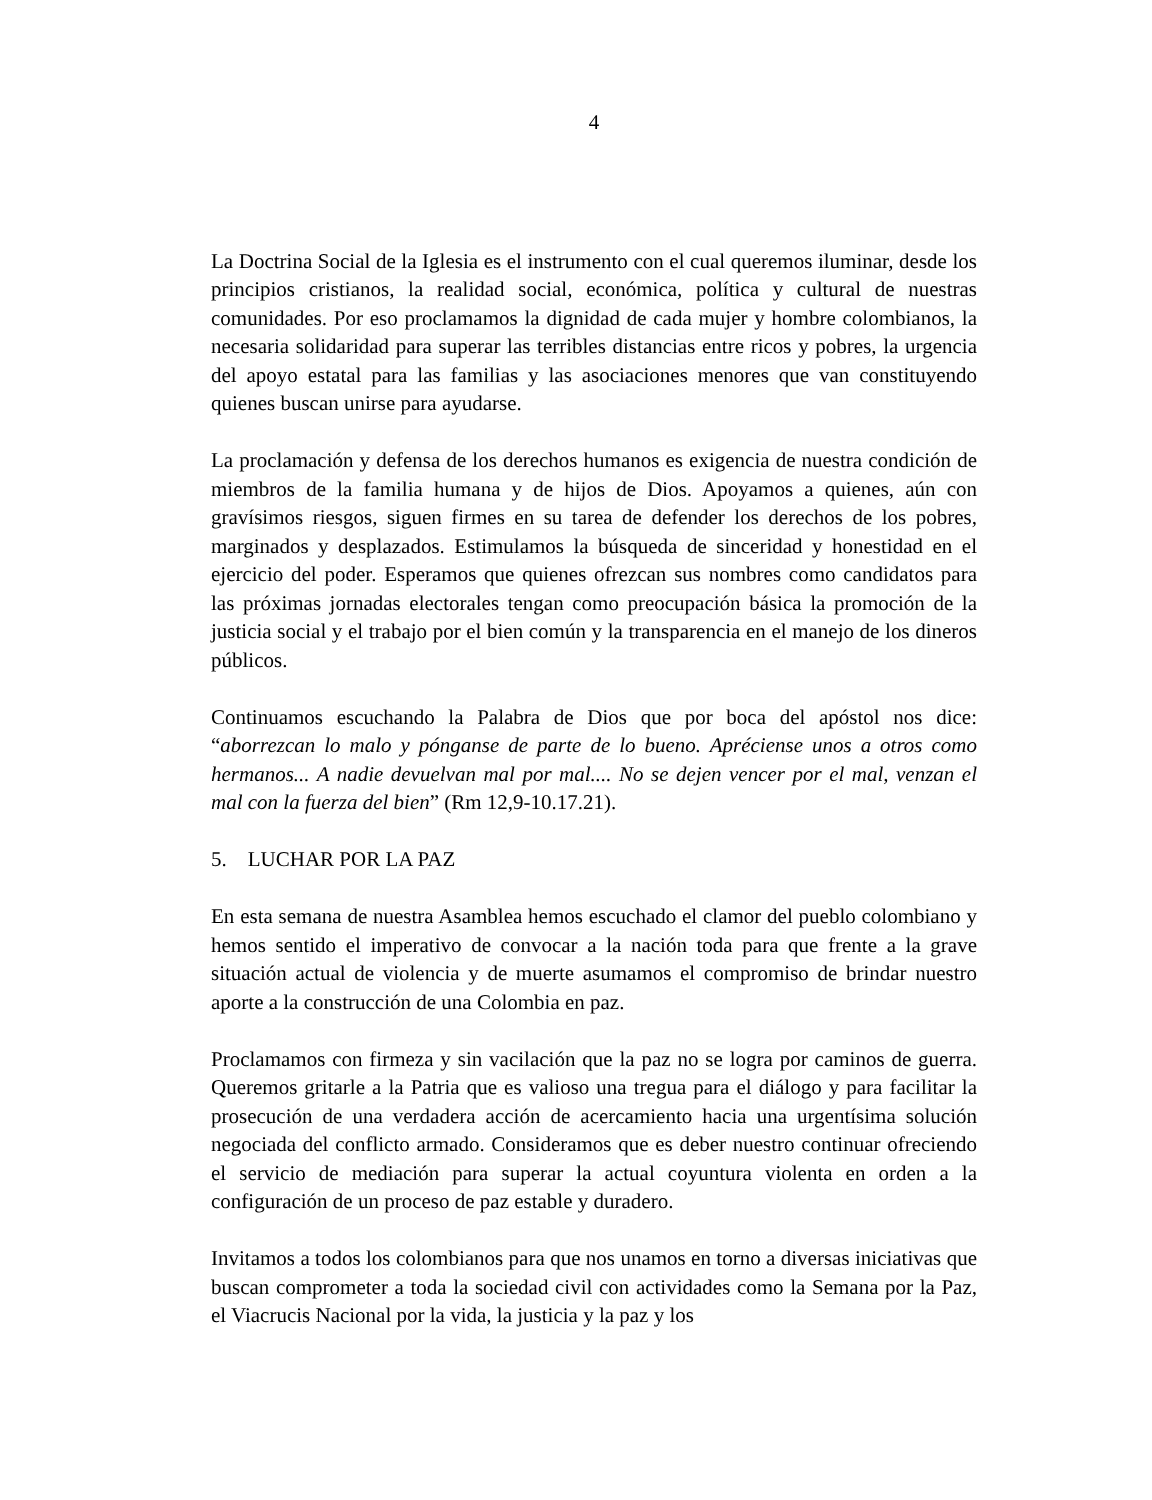4
La Doctrina Social de la Iglesia es el instrumento con el cual queremos iluminar, desde los principios cristianos, la realidad social, económica, política y cultural de nuestras comunidades. Por eso proclamamos la dignidad de cada mujer y hombre colombianos, la necesaria solidaridad para superar las terribles distancias entre ricos y pobres, la urgencia del apoyo estatal para las familias y las asociaciones menores que van constituyendo quienes buscan unirse para ayudarse.
La proclamación y defensa de los derechos humanos es exigencia de nuestra condición de miembros de la familia humana y de hijos de Dios. Apoyamos a quienes, aún con gravísimos riesgos, siguen firmes en su tarea de defender los derechos de los pobres, marginados y desplazados. Estimulamos la búsqueda de sinceridad y honestidad en el ejercicio del poder. Esperamos que quienes ofrezcan sus nombres como candidatos para las próximas jornadas electorales tengan como preocupación básica la promoción de la justicia social y el trabajo por el bien común y la transparencia en el manejo de los dineros públicos.
Continuamos escuchando la Palabra de Dios que por boca del apóstol nos dice: “aborrezcan lo malo y pónganse de parte de lo bueno. Apréciense unos a otros como hermanos... A nadie devuelvan mal por mal.... No se dejen vencer por el mal, venzan el mal con la fuerza del bien” (Rm 12,9-10.17.21).
5. LUCHAR POR LA PAZ
En esta semana de nuestra Asamblea hemos escuchado el clamor del pueblo colombiano y hemos sentido el imperativo de convocar a la nación toda para que frente a la grave situación actual de violencia y de muerte asumamos el compromiso de brindar nuestro aporte a la construcción de una Colombia en paz.
Proclamamos con firmeza y sin vacilación que la paz no se logra por caminos de guerra. Queremos gritarle a la Patria que es valioso una tregua para el diálogo y para facilitar la prosecución de una verdadera acción de acercamiento hacia una urgentísima solución negociada del conflicto armado. Consideramos que es deber nuestro continuar ofreciendo el servicio de mediación para superar la actual coyuntura violenta en orden a la configuración de un proceso de paz estable y duradero.
Invitamos a todos los colombianos para que nos unamos en torno a diversas iniciativas que buscan comprometer a toda la sociedad civil con actividades como la Semana por la Paz, el Viacrucis Nacional por la vida, la justicia y la paz y los